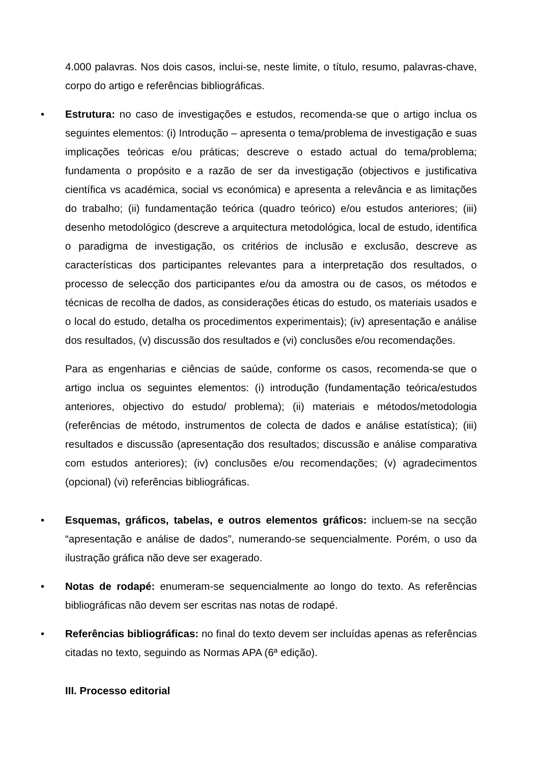4.000 palavras. Nos dois casos, inclui-se, neste limite, o título, resumo, palavras-chave, corpo do artigo e referências bibliográficas.
•
Estrutura: no caso de investigações e estudos, recomenda-se que o artigo inclua os seguintes elementos: (i) Introdução – apresenta o tema/problema de investigação e suas implicações teóricas e/ou práticas; descreve o estado actual do tema/problema; fundamenta o propósito e a razão de ser da investigação (objectivos e justificativa científica vs académica, social vs económica) e apresenta a relevância e as limitações do trabalho; (ii) fundamentação teórica (quadro teórico) e/ou estudos anteriores; (iii) desenho metodológico (descreve a arquitectura metodológica, local de estudo, identifica o paradigma de investigação, os critérios de inclusão e exclusão, descreve as características dos participantes relevantes para a interpretação dos resultados, o processo de selecção dos participantes e/ou da amostra ou de casos, os métodos e técnicas de recolha de dados, as considerações éticas do estudo, os materiais usados e o local do estudo, detalha os procedimentos experimentais); (iv) apresentação e análise dos resultados, (v) discussão dos resultados e (vi) conclusões e/ou recomendações.
Para as engenharias e ciências de saúde, conforme os casos, recomenda-se que o artigo inclua os seguintes elementos: (i) introdução (fundamentação teórica/estudos anteriores, objectivo do estudo/ problema); (ii) materiais e métodos/metodologia (referências de método, instrumentos de colecta de dados e análise estatística); (iii) resultados e discussão (apresentação dos resultados; discussão e análise comparativa com estudos anteriores); (iv) conclusões e/ou recomendações; (v) agradecimentos (opcional) (vi) referências bibliográficas.
•
Esquemas, gráficos, tabelas, e outros elementos gráficos: incluem-se na secção “apresentação e análise de dados”, numerando-se sequencialmente. Porém, o uso da ilustração gráfica não deve ser exagerado.
•
Notas de rodapé: enumeram-se sequencialmente ao longo do texto. As referências bibliográficas não devem ser escritas nas notas de rodapé.
•
Referências bibliográficas: no final do texto devem ser incluídas apenas as referências citadas no texto, seguindo as Normas APA (6ª edição).
III. Processo editorial